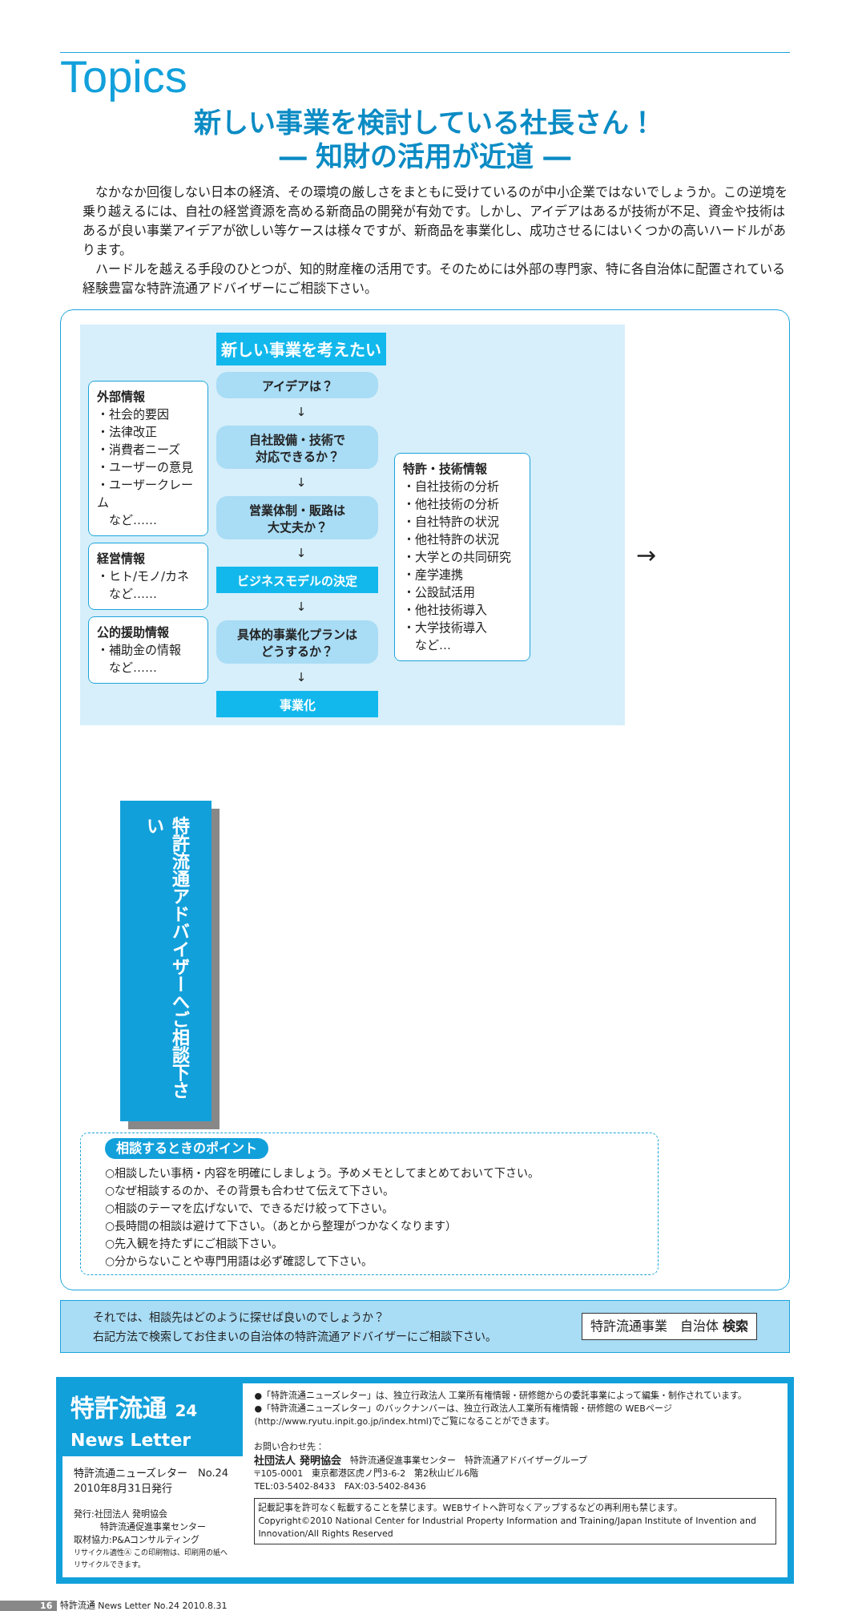Topics
新しい事業を検討している社長さん！
― 知財の活用が近道 ―
なかなか回復しない日本の経済、その環境の厳しさをまともに受けているのが中小企業ではないでしょうか。この逆境を乗り越えるには、自社の経営資源を高める新商品の開発が有効です。しかし、アイデアはあるが技術が不足、資金や技術はあるが良い事業アイデアが欲しい等ケースは様々ですが、新商品を事業化し、成功させるにはいくつかの高いハードルがあります。
ハードルを越える手段のひとつが、知的財産権の活用です。そのためには外部の専門家、特に各自治体に配置されている経験豊富な特許流通アドバイザーにご相談下さい。
外部情報
・社会的要因
・法律改正
・消費者ニーズ
・ユーザーの意見
・ユーザークレーム
　など……
経営情報
・ヒト/モノ/カネ
　など……
公的援助情報
・補助金の情報
　など……
新しい事業を考えたい
アイデアは？
↓
自社設備・技術で
対応できるか？
↓
営業体制・販路は
大丈夫か？
↓
ビジネスモデルの決定
↓
具体的事業化プランは
どうするか？
↓
事業化
特許・技術情報
・自社技術の分析
・他社技術の分析
・自社特許の状況
・他社特許の状況
・大学との共同研究
・産学連携
・公設試活用
・他社技術導入
・大学技術導入
　など…
→
特許流通アドバイザーへご相談下さい
相談するときのポイント
○相談したい事柄・内容を明確にしましょう。予めメモとしてまとめておいて下さい。
○なぜ相談するのか、その背景も合わせて伝えて下さい。
○相談のテーマを広げないで、できるだけ絞って下さい。
○長時間の相談は避けて下さい。（あとから整理がつかなくなります）
○先入観を持たずにご相談下さい。
○分からないことや専門用語は必ず確認して下さい。
それでは、相談先はどのように探せば良いのでしょうか？
右記方法で検索してお住まいの自治体の特許流通アドバイザーにご相談下さい。
特許流通事業　自治体 検索
特許流通 24
News Letter
特許流通ニューズレター　No.24
2010年8月31日発行
発行:社団法人 発明協会
　　　特許流通促進事業センター
取材協力:P&Aコンサルティング
リサイクル適性Ⓐ この印刷物は、印刷用の紙へリサイクルできます。
●「特許流通ニューズレター」は、独立行政法人 工業所有権情報・研修館からの委託事業によって編集・制作されています。
●「特許流通ニューズレター」のバックナンバーは、独立行政法人工業所有権情報・研修館の WEBページ(http://www.ryutu.inpit.go.jp/index.html)でご覧になることができます。
お問い合わせ先：
社団法人 発明協会　特許流通促進事業センター　特許流通アドバイザーグループ
〒105-0001　東京都港区虎ノ門3-6-2　第2秋山ビル6階
TEL:03-5402-8433　FAX:03-5402-8436
記載記事を許可なく転載することを禁じます。WEBサイトへ許可なくアップするなどの再利用も禁じます。
Copyright©2010 National Center for Industrial Property Information and Training/Japan Institute of Invention and Innovation/All Rights Reserved
16 特許流通 News Letter No.24 2010.8.31